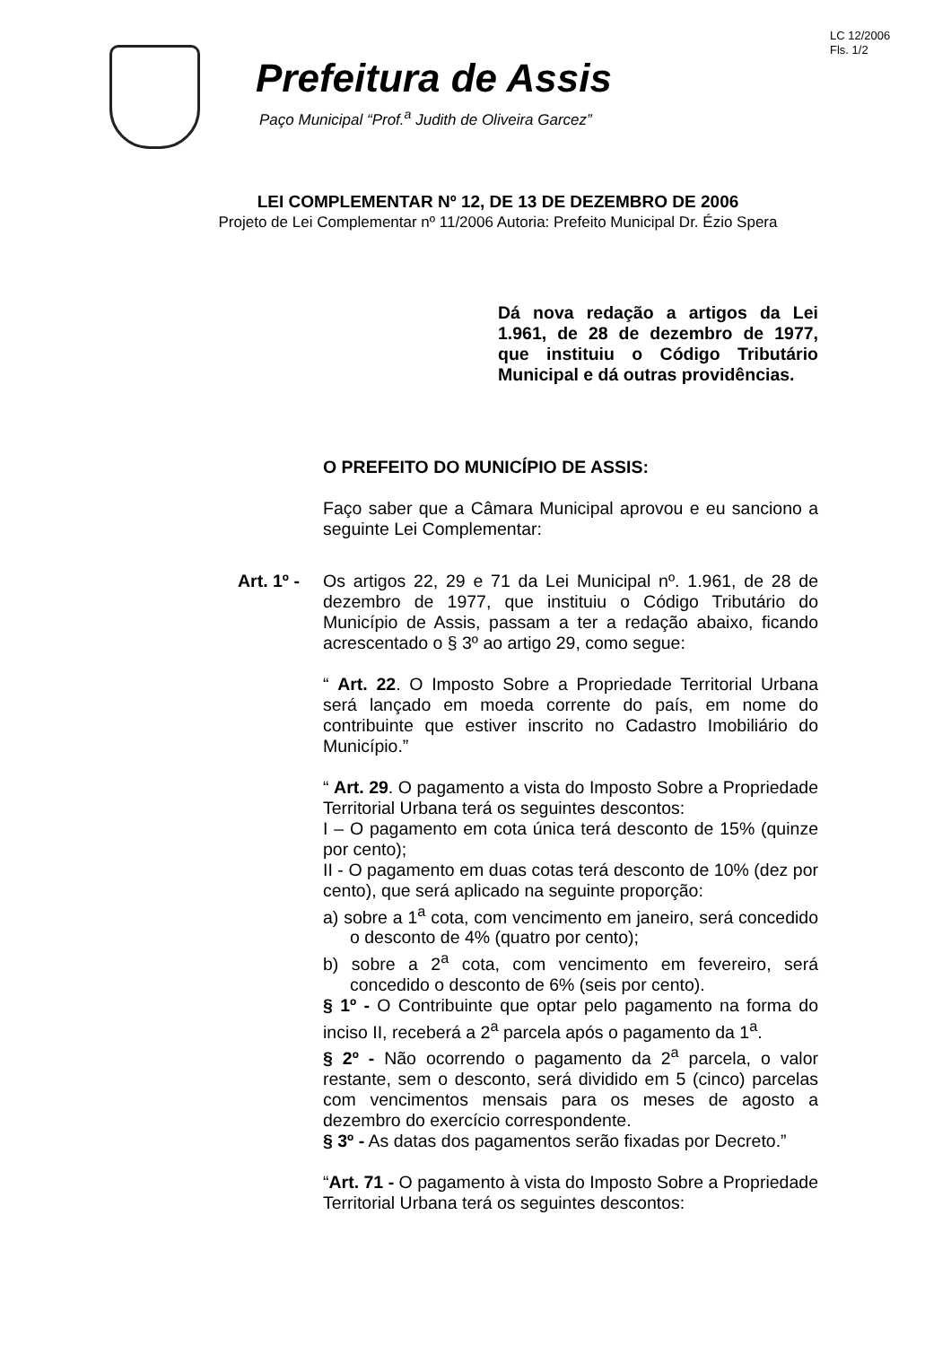LC 12/2006
Fls. 1/2
Prefeitura de Assis
Paço Municipal “Prof.<sup>a</sup> Judith de Oliveira Garcez”
LEI COMPLEMENTAR Nº 12, DE 13 DE DEZEMBRO DE 2006
Projeto de Lei Complementar nº 11/2006 Autoria: Prefeito Municipal Dr. Ézio Spera
Dá nova redação a artigos da Lei 1.961, de 28 de dezembro de 1977, que instituiu o Código Tributário Municipal e dá outras providências.
O PREFEITO DO MUNICÍPIO DE ASSIS:
Faço saber que a Câmara Municipal aprovou e eu sanciono a seguinte Lei Complementar:
Art. 1º -
Os artigos 22, 29 e 71 da Lei Municipal nº. 1.961, de 28 de dezembro de 1977, que instituiu o Código Tributário do Município de Assis, passam a ter a redação abaixo, ficando acrescentado o § 3º ao artigo 29, como segue:
“ Art. 22. O Imposto Sobre a Propriedade Territorial Urbana será lançado em moeda corrente do país, em nome do contribuinte que estiver inscrito no Cadastro Imobiliário do Município.”
“ Art. 29. O pagamento a vista do Imposto Sobre a Propriedade Territorial Urbana terá os seguintes descontos:
I – O pagamento em cota única terá desconto de 15% (quinze por cento);
II - O pagamento em duas cotas terá desconto de 10% (dez por cento), que será aplicado na seguinte proporção:
a) sobre a 1<sup>a</sup> cota, com vencimento em janeiro, será concedido o desconto de 4% (quatro por cento);
b) sobre a 2<sup>a</sup> cota, com vencimento em fevereiro, será concedido o desconto de 6% (seis por cento).
§ 1º - O Contribuinte que optar pelo pagamento na forma do inciso II, receberá a 2<sup>a</sup> parcela após o pagamento da 1<sup>a</sup>.
§ 2º - Não ocorrendo o pagamento da 2<sup>a</sup> parcela, o valor restante, sem o desconto, será dividido em 5 (cinco) parcelas com vencimentos mensais para os meses de agosto a dezembro do exercício correspondente.
§ 3º - As datas dos pagamentos serão fixadas por Decreto.”
“Art. 71 - O pagamento à vista do Imposto Sobre a Propriedade Territorial Urbana terá os seguintes descontos: